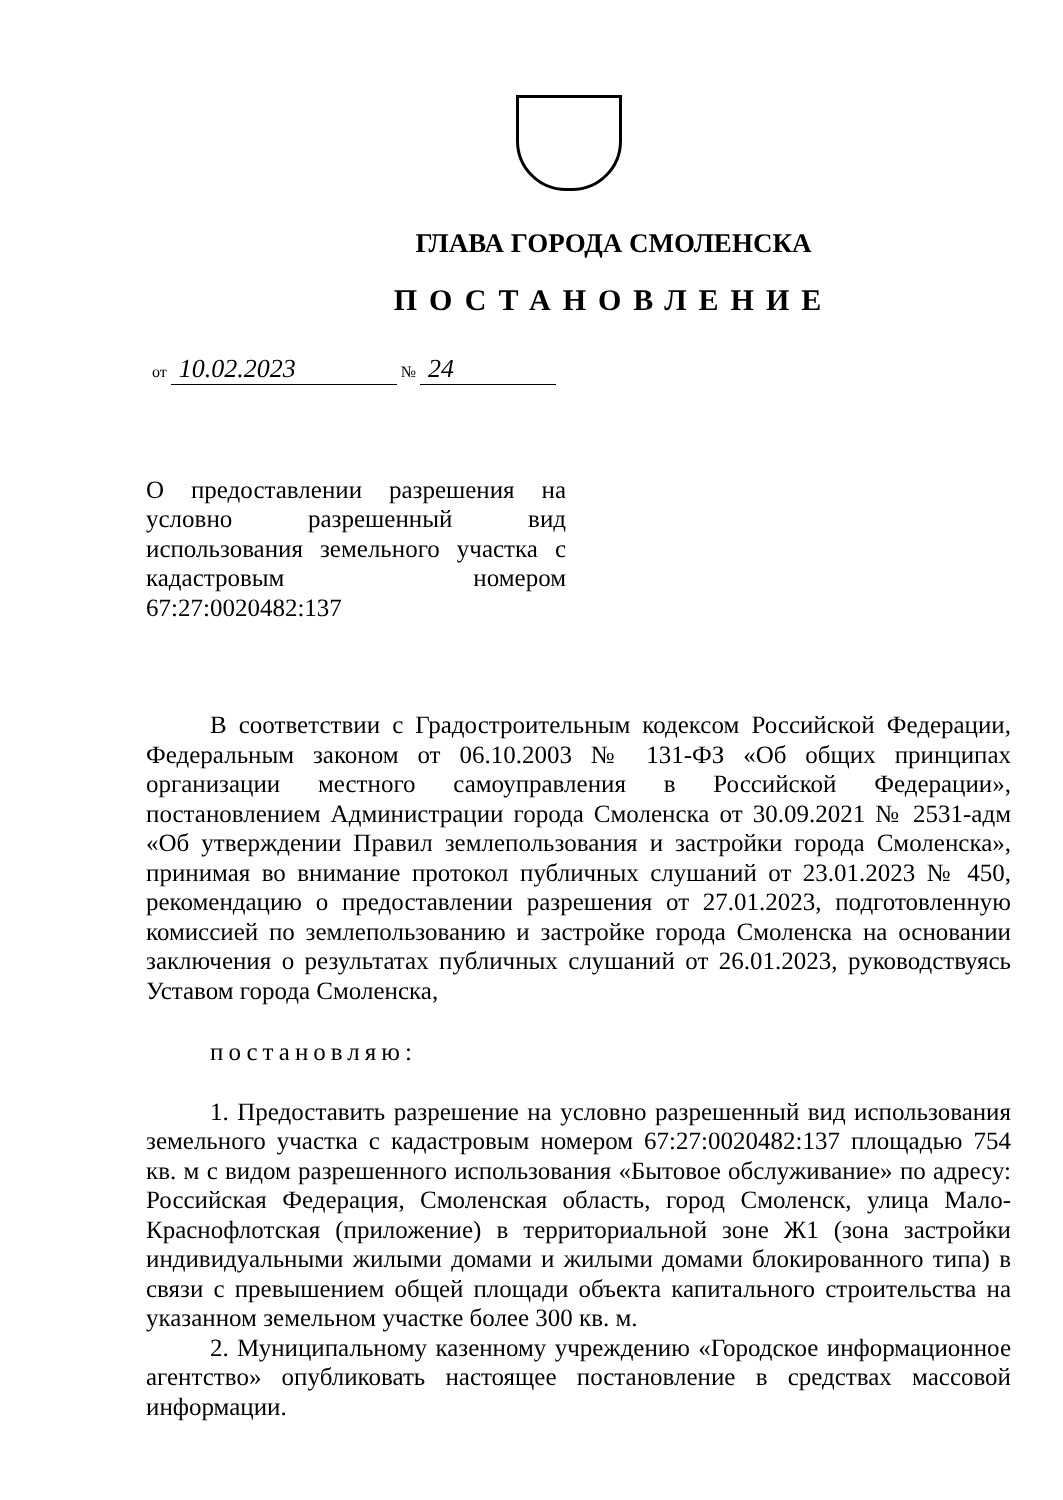ГЛАВА ГОРОДА СМОЛЕНСКА
ПОСТАНОВЛЕНИЕ
от 10.02.2023 № 24
О предоставлении разрешения на условно разрешенный вид использования земельного участка с кадастровым номером 67:27:0020482:137
В соответствии с Градостроительным кодексом Российской Федерации, Федеральным законом от 06.10.2003 № 131-ФЗ «Об общих принципах организации местного самоуправления в Российской Федерации», постановлением Администрации города Смоленска от 30.09.2021 № 2531-адм «Об утверждении Правил землепользования и застройки города Смоленска», принимая во внимание протокол публичных слушаний от 23.01.2023 № 450, рекомендацию о предоставлении разрешения от 27.01.2023, подготовленную комиссией по землепользованию и застройке города Смоленска на основании заключения о результатах публичных слушаний от 26.01.2023, руководствуясь Уставом города Смоленска,
постановляю:
1. Предоставить разрешение на условно разрешенный вид использования земельного участка с кадастровым номером 67:27:0020482:137 площадью 754 кв. м с видом разрешенного использования «Бытовое обслуживание» по адресу: Российская Федерация, Смоленская область, город Смоленск, улица Мало-Краснофлотская (приложение) в территориальной зоне Ж1 (зона застройки индивидуальными жилыми домами и жилыми домами блокированного типа) в связи с превышением общей площади объекта капитального строительства на указанном земельном участке более 300 кв. м.
2. Муниципальному казенному учреждению «Городское информационное агентство» опубликовать настоящее постановление в средствах массовой информации.